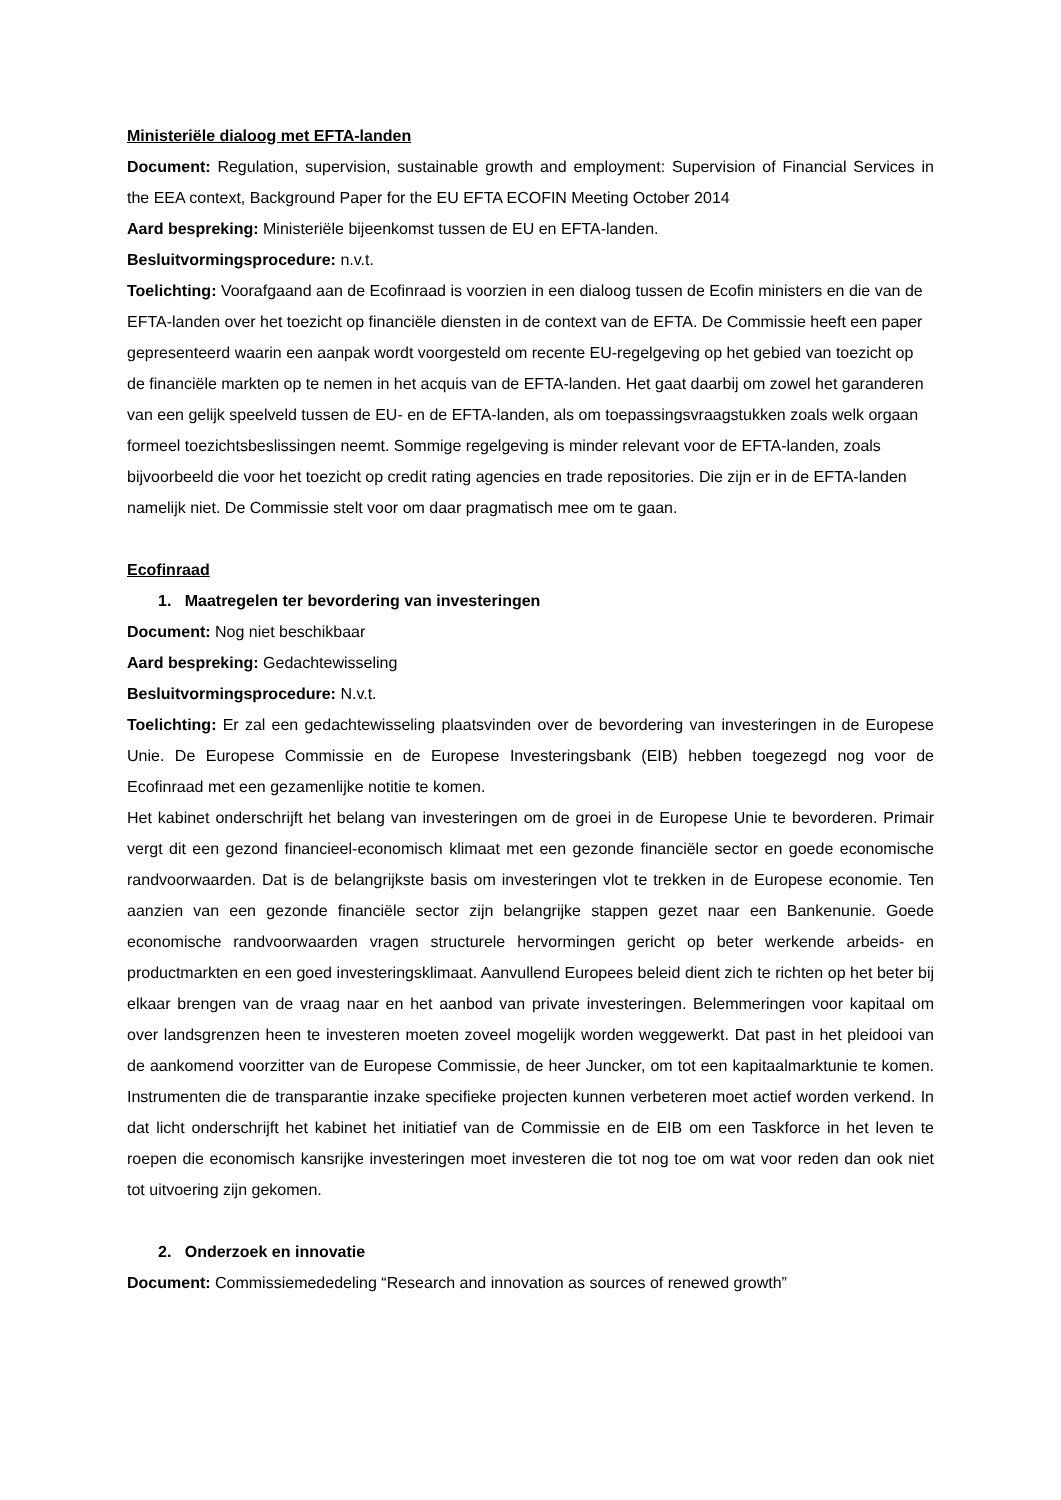Ministeriële dialoog met EFTA-landen
Document: Regulation, supervision, sustainable growth and employment: Supervision of Financial Services in the EEA context, Background Paper for the EU EFTA ECOFIN Meeting October 2014
Aard bespreking: Ministeriële bijeenkomst tussen de EU en EFTA-landen.
Besluitvormingsprocedure: n.v.t.
Toelichting: Voorafgaand aan de Ecofinraad is voorzien in een dialoog tussen de Ecofin ministers en die van de EFTA-landen over het toezicht op financiële diensten in de context van de EFTA. De Commissie heeft een paper gepresenteerd waarin een aanpak wordt voorgesteld om recente EU-regelgeving op het gebied van toezicht op de financiële markten op te nemen in het acquis van de EFTA-landen. Het gaat daarbij om zowel het garanderen van een gelijk speelveld tussen de EU- en de EFTA-landen, als om toepassingsvraagstukken zoals welk orgaan formeel toezichtsbeslissingen neemt. Sommige regelgeving is minder relevant voor de EFTA-landen, zoals bijvoorbeeld die voor het toezicht op credit rating agencies en trade repositories. Die zijn er in de EFTA-landen namelijk niet. De Commissie stelt voor om daar pragmatisch mee om te gaan.
Ecofinraad
1. Maatregelen ter bevordering van investeringen
Document: Nog niet beschikbaar
Aard bespreking: Gedachtewisseling
Besluitvormingsprocedure: N.v.t.
Toelichting: Er zal een gedachtewisseling plaatsvinden over de bevordering van investeringen in de Europese Unie. De Europese Commissie en de Europese Investeringsbank (EIB) hebben toegezegd nog voor de Ecofinraad met een gezamenlijke notitie te komen.
Het kabinet onderschrijft het belang van investeringen om de groei in de Europese Unie te bevorderen. Primair vergt dit een gezond financieel-economisch klimaat met een gezonde financiële sector en goede economische randvoorwaarden. Dat is de belangrijkste basis om investeringen vlot te trekken in de Europese economie. Ten aanzien van een gezonde financiële sector zijn belangrijke stappen gezet naar een Bankenunie. Goede economische randvoorwaarden vragen structurele hervormingen gericht op beter werkende arbeids- en productmarkten en een goed investeringsklimaat. Aanvullend Europees beleid dient zich te richten op het beter bij elkaar brengen van de vraag naar en het aanbod van private investeringen. Belemmeringen voor kapitaal om over landsgrenzen heen te investeren moeten zoveel mogelijk worden weggewerkt. Dat past in het pleidooi van de aankomend voorzitter van de Europese Commissie, de heer Juncker, om tot een kapitaalmarktunie te komen. Instrumenten die de transparantie inzake specifieke projecten kunnen verbeteren moet actief worden verkend. In dat licht onderschrijft het kabinet het initiatief van de Commissie en de EIB om een Taskforce in het leven te roepen die economisch kansrijke investeringen moet investeren die tot nog toe om wat voor reden dan ook niet tot uitvoering zijn gekomen.
2. Onderzoek en innovatie
Document: Commissiemededeling “Research and innovation as sources of renewed growth”